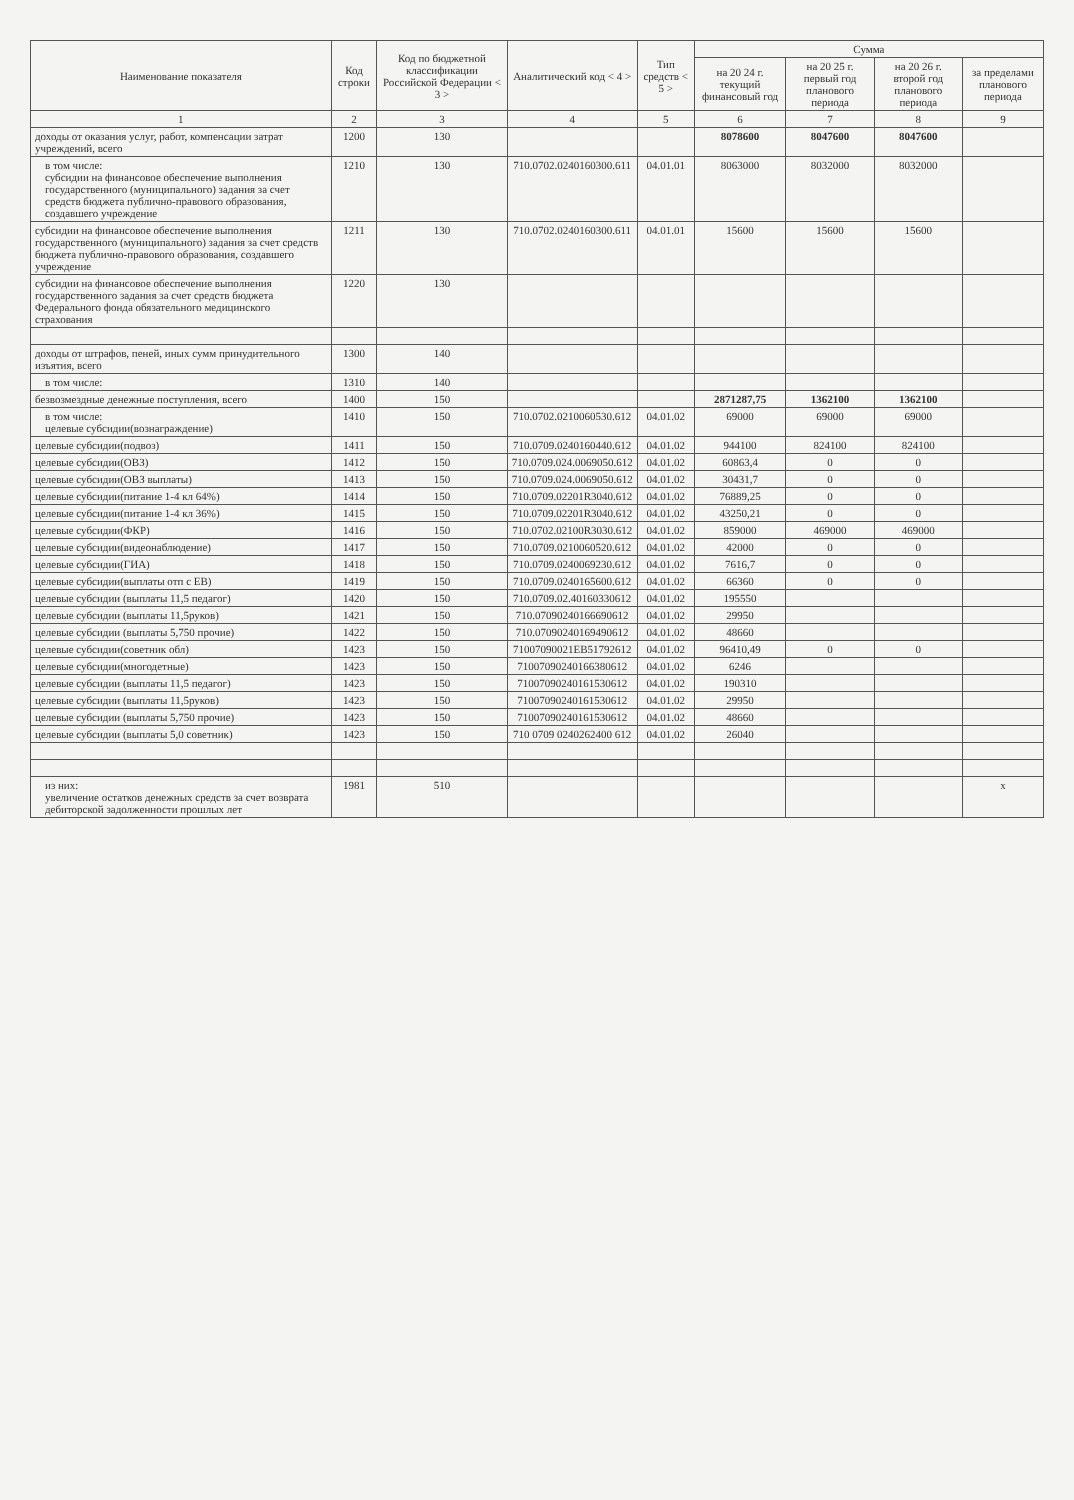| Наименование показателя | Код строки | Код по бюджетной классификации Российской Федерации < 3 > | Аналитический код < 4 > | Тип средств < 5 > | Сумма | | | |
| --- | --- | --- | --- | --- | --- | --- | --- | --- |
| | | | | | на 20 24 г. текущий финансовый год | на 20 25 г. первый год планового периода | на 20 26 г. второй год планового периода | за пределами планового периода |
| 1 | 2 | 3 | 4 | 5 | 6 | 7 | 8 | 9 |
| доходы от оказания услуг, работ, компенсации затрат учреждений, всего | 1200 | 130 | | | 8078600 | 8047600 | 8047600 | |
| в том числе: субсидии на финансовое обеспечение выполнения государственного (муниципального) задания за счет средств бюджета публично-правового образования, создавшего учреждение | 1210 | 130 | 710.0702.0240160300.611 | 04.01.01 | 8063000 | 8032000 | 8032000 | |
| субсидии на финансовое обеспечение выполнения государственного (муниципального) задания за счет средств бюджета публично-правового образования, создавшего учреждение | 1211 | 130 | 710.0702.0240160300.611 | 04.01.01 | 15600 | 15600 | 15600 | |
| субсидии на финансовое обеспечение выполнения государственного задания за счет средств бюджета Федерального фонда обязательного медицинского страхования | 1220 | 130 | | | | | | |
| доходы от штрафов, пеней, иных сумм принудительного изъятия, всего | 1300 | 140 | | | | | | |
| в том числе: | 1310 | 140 | | | | | | |
| безвозмездные денежные поступления, всего | 1400 | 150 | | | 2871287,75 | 1362100 | 1362100 | |
| в том числе: целевые субсидии(вознаграждение) | 1410 | 150 | 710.0702.0210060530.612 | 04.01.02 | 69000 | 69000 | 69000 | |
| целевые субсидии(подвоз) | 1411 | 150 | 710.0709.0240160440.612 | 04.01.02 | 944100 | 824100 | 824100 | |
| целевые субсидии(ОВЗ) | 1412 | 150 | 710.0709.024.0069050.612 | 04.01.02 | 60863,4 | 0 | 0 | |
| целевые субсидии(ОВЗ выплаты) | 1413 | 150 | 710.0709.024.0069050.612 | 04.01.02 | 30431,7 | 0 | 0 | |
| целевые субсидии(питание 1-4 кл 64%) | 1414 | 150 | 710.0709.02201R3040.612 | 04.01.02 | 76889,25 | 0 | 0 | |
| целевые субсидии(питание 1-4 кл 36%) | 1415 | 150 | 710.0709.02201R3040.612 | 04.01.02 | 43250,21 | 0 | 0 | |
| целевые субсидии(ФКР) | 1416 | 150 | 710.0702.02100R3030.612 | 04.01.02 | 859000 | 469000 | 469000 | |
| целевые субсидии(видеонаблюдение) | 1417 | 150 | 710.0709.0210060520.612 | 04.01.02 | 42000 | 0 | 0 | |
| целевые субсидии(ГИА) | 1418 | 150 | 710.0709.0240069230.612 | 04.01.02 | 7616,7 | 0 | 0 | |
| целевые субсидии(выплаты отп с ЕВ) | 1419 | 150 | 710.0709.0240165600.612 | 04.01.02 | 66360 | 0 | 0 | |
| целевые субсидии (выплаты 11,5 педагог) | 1420 | 150 | 710.0709.02.40160330612 | 04.01.02 | 195550 | | | |
| целевые субсидии (выплаты 11,5руков) | 1421 | 150 | 710.07090240166690612 | 04.01.02 | 29950 | | | |
| целевые субсидии (выплаты 5,750 прочие) | 1422 | 150 | 710.07090240169490612 | 04.01.02 | 48660 | | | |
| целевые субсидии(советник обл) | 1423 | 150 | 71007090021EB51792612 | 04.01.02 | 96410,49 | 0 | 0 | |
| целевые субсидии(многодетные) | 1423 | 150 | 71007090240166380612 | 04.01.02 | 6246 | | | |
| целевые субсидии (выплаты 11,5 педагог) | 1423 | 150 | 71007090240161530612 | 04.01.02 | 190310 | | | |
| целевые субсидии (выплаты 11,5руков) | 1423 | 150 | 71007090240161530612 | 04.01.02 | 29950 | | | |
| целевые субсидии (выплаты 5,750 прочие) | 1423 | 150 | 71007090240161530612 | 04.01.02 | 48660 | | | |
| целевые субсидии (выплаты 5,0 советник) | 1423 | 150 | 710 0709 0240262400 612 | 04.01.02 | 26040 | | | |
| из них: увеличение остатков денежных средств за счет возврата дебиторской задолженности прошлых лет | 1981 | 510 | | | | | | x |